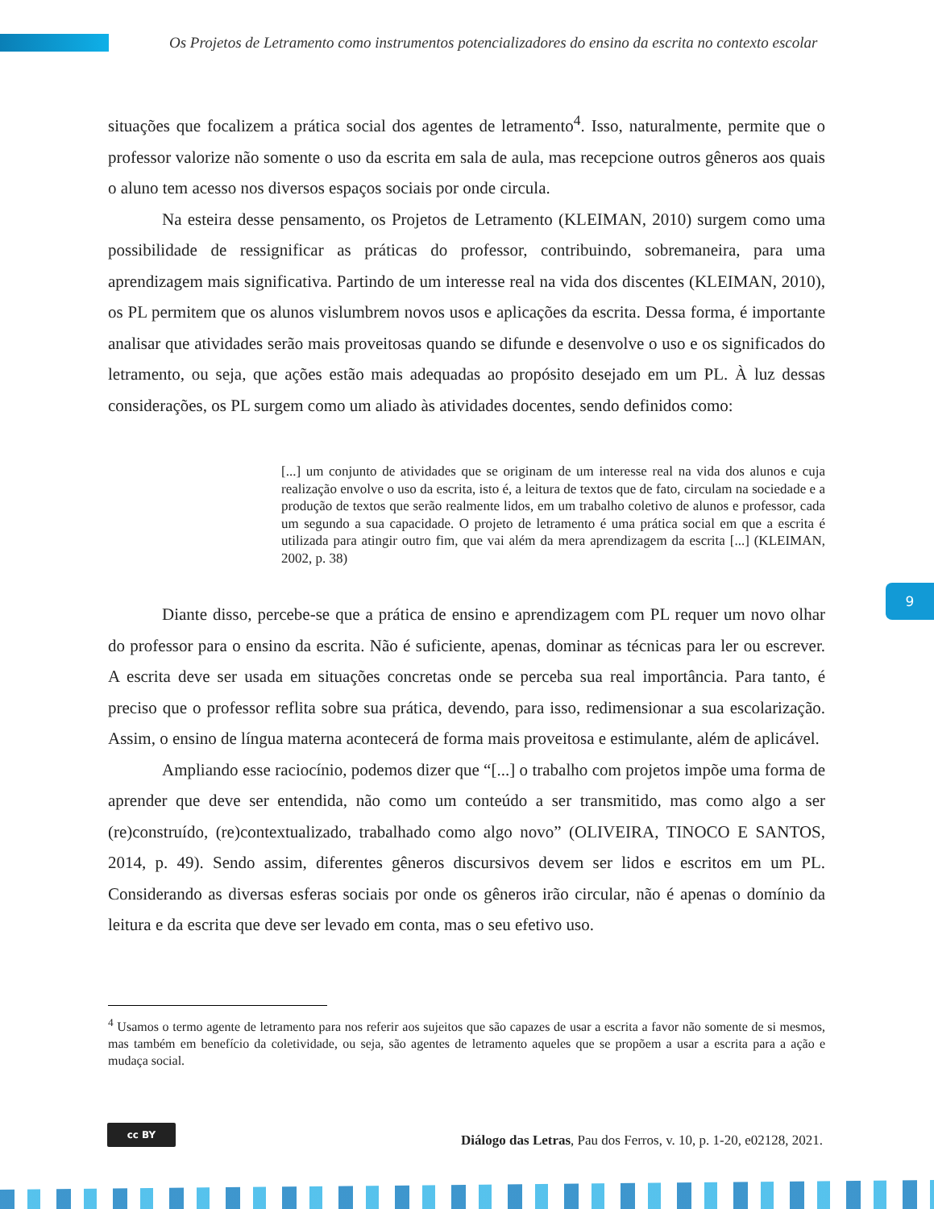Os Projetos de Letramento como instrumentos potencializadores do ensino da escrita no contexto escolar
9
situações que focalizem a prática social dos agentes de letramento<sup>4</sup>. Isso, naturalmente, permite que o professor valorize não somente o uso da escrita em sala de aula, mas recepcione outros gêneros aos quais o aluno tem acesso nos diversos espaços sociais por onde circula.
Na esteira desse pensamento, os Projetos de Letramento (KLEIMAN, 2010) surgem como uma possibilidade de ressignificar as práticas do professor, contribuindo, sobremaneira, para uma aprendizagem mais significativa. Partindo de um interesse real na vida dos discentes (KLEIMAN, 2010), os PL permitem que os alunos vislumbrem novos usos e aplicações da escrita. Dessa forma, é importante analisar que atividades serão mais proveitosas quando se difunde e desenvolve o uso e os significados do letramento, ou seja, que ações estão mais adequadas ao propósito desejado em um PL. À luz dessas considerações, os PL surgem como um aliado às atividades docentes, sendo definidos como:
[...] um conjunto de atividades que se originam de um interesse real na vida dos alunos e cuja realização envolve o uso da escrita, isto é, a leitura de textos que de fato, circulam na sociedade e a produção de textos que serão realmente lidos, em um trabalho coletivo de alunos e professor, cada um segundo a sua capacidade. O projeto de letramento é uma prática social em que a escrita é utilizada para atingir outro fim, que vai além da mera aprendizagem da escrita [...] (KLEIMAN, 2002, p. 38)
Diante disso, percebe-se que a prática de ensino e aprendizagem com PL requer um novo olhar do professor para o ensino da escrita. Não é suficiente, apenas, dominar as técnicas para ler ou escrever. A escrita deve ser usada em situações concretas onde se perceba sua real importância. Para tanto, é preciso que o professor reflita sobre sua prática, devendo, para isso, redimensionar a sua escolarização. Assim, o ensino de língua materna acontecerá de forma mais proveitosa e estimulante, além de aplicável.
Ampliando esse raciocínio, podemos dizer que “[...] o trabalho com projetos impõe uma forma de aprender que deve ser entendida, não como um conteúdo a ser transmitido, mas como algo a ser (re)construído, (re)contextualizado, trabalhado como algo novo” (OLIVEIRA, TINOCO E SANTOS, 2014, p. 49). Sendo assim, diferentes gêneros discursivos devem ser lidos e escritos em um PL. Considerando as diversas esferas sociais por onde os gêneros irão circular, não é apenas o domínio da leitura e da escrita que deve ser levado em conta, mas o seu efetivo uso.
<sup>4</sup> Usamos o termo agente de letramento para nos referir aos sujeitos que são capazes de usar a escrita a favor não somente de si mesmos, mas também em benefício da coletividade, ou seja, são agentes de letramento aqueles que se propõem a usar a escrita para a ação e mudaça social.
cc BY
Diálogo das Letras, Pau dos Ferros, v. 10, p. 1-20, e02128, 2021.